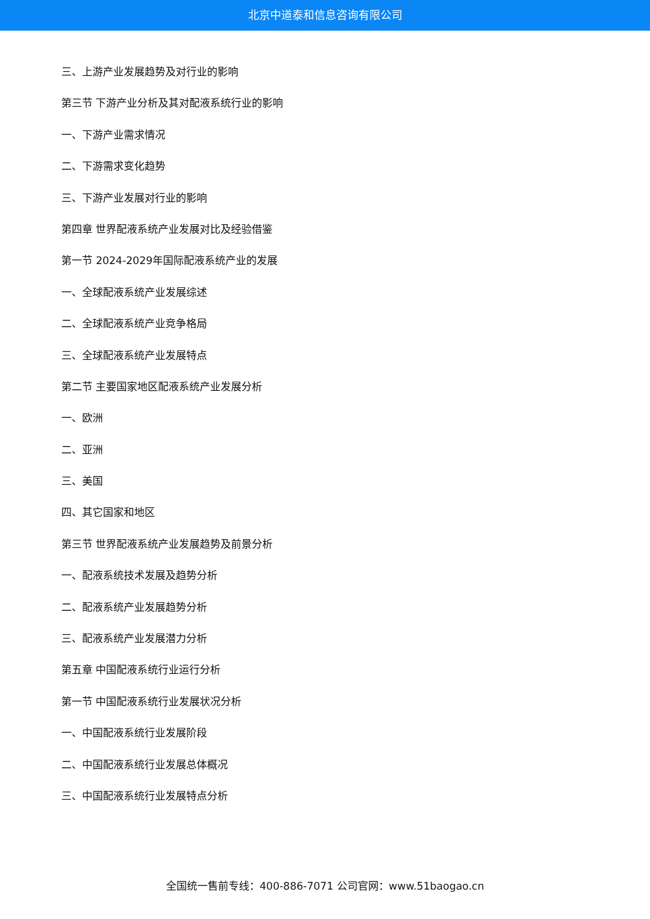北京中道泰和信息咨询有限公司
三、上游产业发展趋势及对行业的影响
第三节 下游产业分析及其对配液系统行业的影响
一、下游产业需求情况
二、下游需求变化趋势
三、下游产业发展对行业的影响
第四章 世界配液系统产业发展对比及经验借鉴
第一节 2024-2029年国际配液系统产业的发展
一、全球配液系统产业发展综述
二、全球配液系统产业竞争格局
三、全球配液系统产业发展特点
第二节 主要国家地区配液系统产业发展分析
一、欧洲
二、亚洲
三、美国
四、其它国家和地区
第三节 世界配液系统产业发展趋势及前景分析
一、配液系统技术发展及趋势分析
二、配液系统产业发展趋势分析
三、配液系统产业发展潜力分析
第五章 中国配液系统行业运行分析
第一节 中国配液系统行业发展状况分析
一、中国配液系统行业发展阶段
二、中国配液系统行业发展总体概况
三、中国配液系统行业发展特点分析
全国统一售前专线：400-886-7071 公司官网：www.51baogao.cn